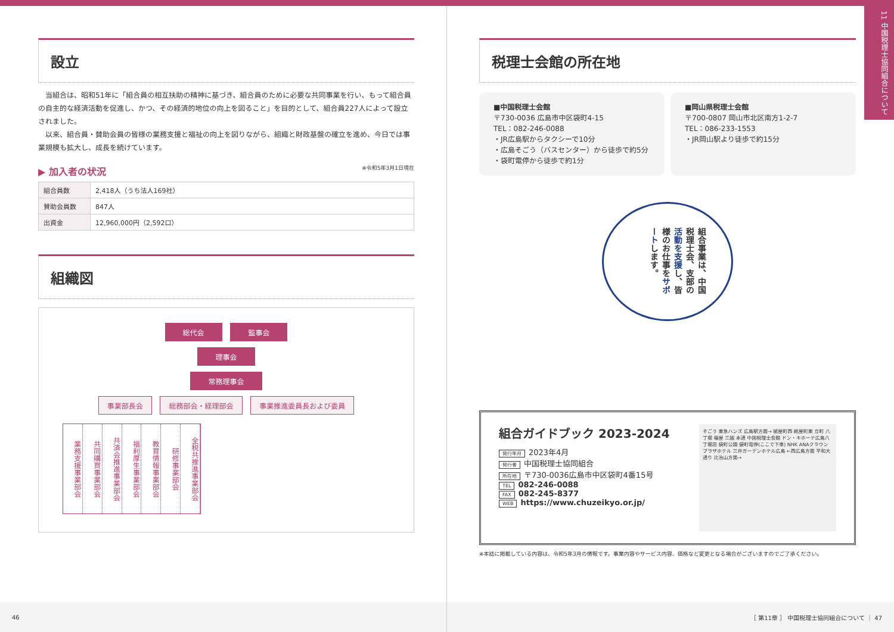設立
当組合は、昭和51年に「組合員の相互扶助の精神に基づき、組合員のために必要な共同事業を行い、もって組合員の自主的な経済活動を促進し、かつ、その経済的地位の向上を図ること」を目的として、組合員227人によって設立されました。
以来、組合員・賛助会員の皆様の業務支援と福祉の向上を図りながら、組織と財政基盤の確立を進め、今日では事業規模も拡大し、成長を続けています。
▶ 加入者の状況 ※令和5年3月1日現在
| 組合員数 | 2,418人（うち法人169社） |
| 賛助会員数 | 847人 |
| 出資金 | 12,960,000円（2,592口） |
組織図
総代会 監事会
理事会
常務理事会
事業部長会 総務部会・経理部会 事業推進委員長および委員
業務支援事業部会
共同購買事業部会
共済会推進事業部会
福利厚生事業部会
教育情報事業部会
研修事業部会
全税共推進事業部会
46
11 中国税理士協同組合について
税理士会館の所在地
■中国税理士会館
〒730-0036 広島市中区袋町4-15
TEL：082-246-0088
・JR広島駅からタクシーで10分
・広島そごう（バスセンター）から徒歩で約5分
・袋町電停から徒歩で約1分
■岡山県税理士会館
〒700-0807 岡山市北区南方1-2-7
TEL：086-233-1553
・JR岡山駅より徒歩で約15分
組合事業は、中国税理士会、支部の活動を支援し、皆様のお仕事をサポートします。
組合ガイドブック 2023-2024
発行年月 2023年4月
発行者 中国税理士協同組合
所在地 〒730-0036広島市中区袋町4番15号
TEL 082-246-0088
FAX 082-245-8377
WEB https://www.chuzeikyo.or.jp/
そごう 東急ハンズ 広島駅方面→ 紙屋町西 紙屋町東 立町 八丁堀 福屋 三越 本通 中国税理士会館 ドン・キホーテ広島八丁堀店 袋町公園 袋町電停(ここで下車) NHK ANAクラウンプラザホテル 三井ガーデンホテル広島 ←西広島方面 平和大通り 比治山方面→
※本誌に掲載している内容は、令和5年3月の情報です。事業内容やサービス内容、価格など変更となる場合がございますのでご了承ください。
［ 第11章 ］ 中国税理士協同組合について ｜ 47